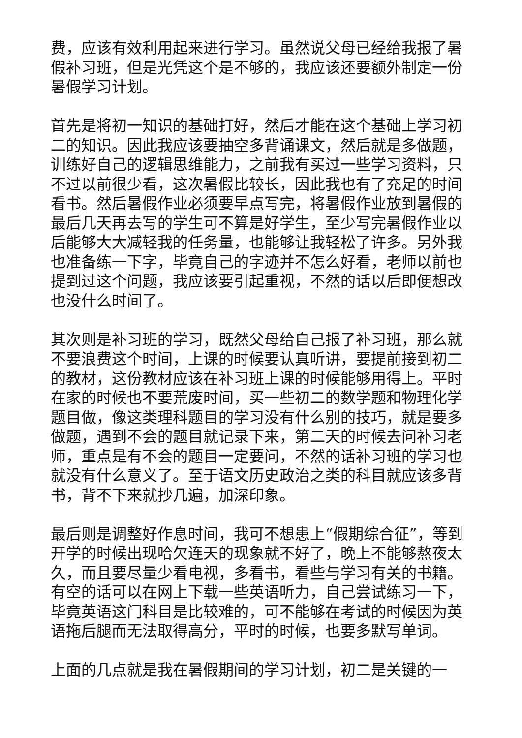费，应该有效利用起来进行学习。虽然说父母已经给我报了暑假补习班，但是光凭这个是不够的，我应该还要额外制定一份暑假学习计划。
首先是将初一知识的基础打好，然后才能在这个基础上学习初二的知识。因此我应该要抽空多背诵课文，然后就是多做题，训练好自己的逻辑思维能力，之前我有买过一些学习资料，只不过以前很少看，这次暑假比较长，因此我也有了充足的时间看书。然后暑假作业必须要早点写完，将暑假作业放到暑假的最后几天再去写的学生可不算是好学生，至少写完暑假作业以后能够大大减轻我的任务量，也能够让我轻松了许多。另外我也准备练一下字，毕竟自己的字迹并不怎么好看，老师以前也提到过这个问题，我应该要引起重视，不然的话以后即便想改也没什么时间了。
其次则是补习班的学习，既然父母给自己报了补习班，那么就不要浪费这个时间，上课的时候要认真听讲，要提前接到初二的教材，这份教材应该在补习班上课的时候能够用得上。平时在家的时候也不要荒废时间，买一些初二的数学题和物理化学题目做，像这类理科题目的学习没有什么别的技巧，就是要多做题，遇到不会的题目就记录下来，第二天的时候去问补习老师，重点是有不会的题目一定要问，不然的话补习班的学习也就没有什么意义了。至于语文历史政治之类的科目就应该多背书，背不下来就抄几遍，加深印象。
最后则是调整好作息时间，我可不想患上“假期综合征”，等到开学的时候出现哈欠连天的现象就不好了，晚上不能够熬夜太久，而且要尽量少看电视，多看书，看些与学习有关的书籍。有空的话可以在网上下载一些英语听力，自己尝试练习一下，毕竟英语这门科目是比较难的，可不能够在考试的时候因为英语拖后腿而无法取得高分，平时的时候，也要多默写单词。
上面的几点就是我在暑假期间的学习计划，初二是关键的一